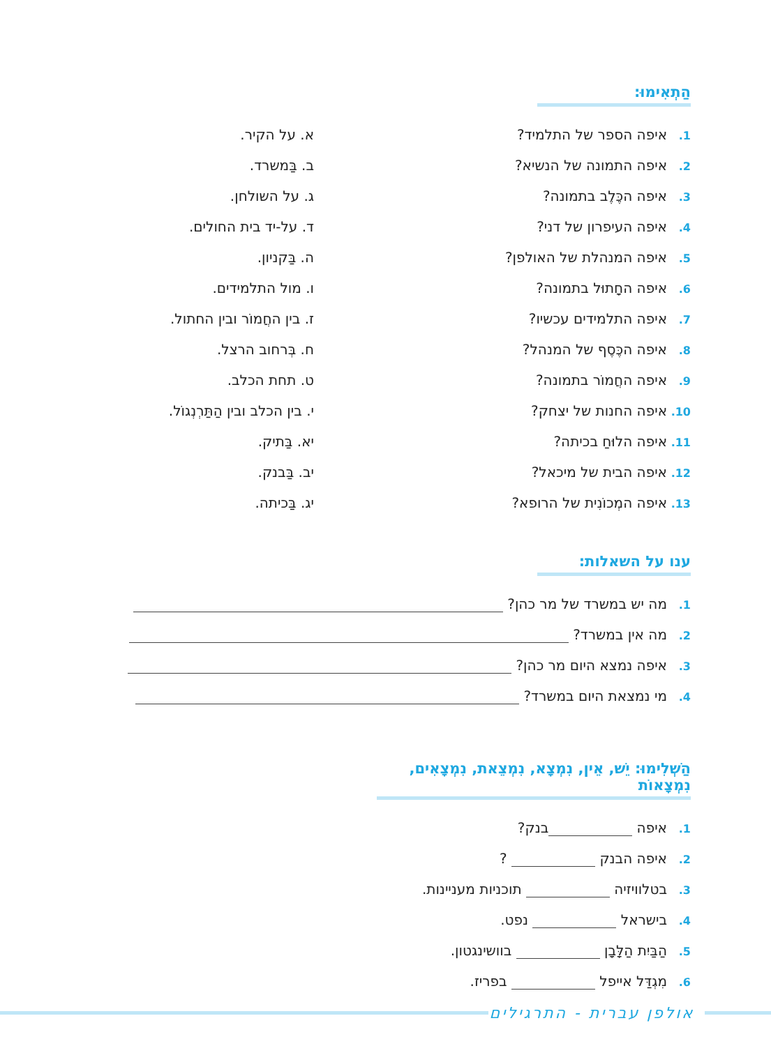הַתְאִימוּ:
1. איפה הספר של התלמיד?
2. איפה התמונה של הנשיא?
3. איפה הכֶּלֶב בתמונה?
4. איפה העיפרון של דני?
5. איפה המנהלת של האולפן?
6. איפה החָתוּל בתמונה?
7. איפה התלמידים עכשיו?
8. איפה הכֶּסֶף של המנהל?
9. איפה החֲמוֹר בתמונה?
10. איפה החנות של יצחק?
11. איפה הלוּחַ בכיתה?
12. איפה הבית של מיכאל?
13. איפה המְכוֹנִית של הרופא?
א. על הקיר.
ב. בַּמשרד.
ג. על השולחן.
ד. על-יד בית החולים.
ה. בַּקניון.
ו. מול התלמידים.
ז. בין החֲמוֹר ובין החתול.
ח. בְּרחוב הרצל.
ט. תחת הכלב.
י. בין הכלב ובין הַתַּרְנְגוֹל.
יא. בַּתיק.
יב. בַּבנק.
יג. בַּכיתה.
ענו על השאלות:
1. מה יש במשרד של מר כהן?
2. מה אין במשרד?
3. איפה נמצא היום מר כהן?
4. מי נמצאת היום במשרד?
הַשְׁלִימוּ: יֵשׁ, אֵין, נִמְצָא, נִמְצֵאת, נִמְצָאִים, נִמְצָאוֹת
1. איפה בנק?
2. איפה הבנק ?
3. בטלוויזיה תוכניות מעניינות.
4. בישראל נפט.
5. הַבַּיִת הַלָּבָן בוושינגטון.
6. מִגְדַּל אייפל בפריז.
אולפן עברית - התרגילים